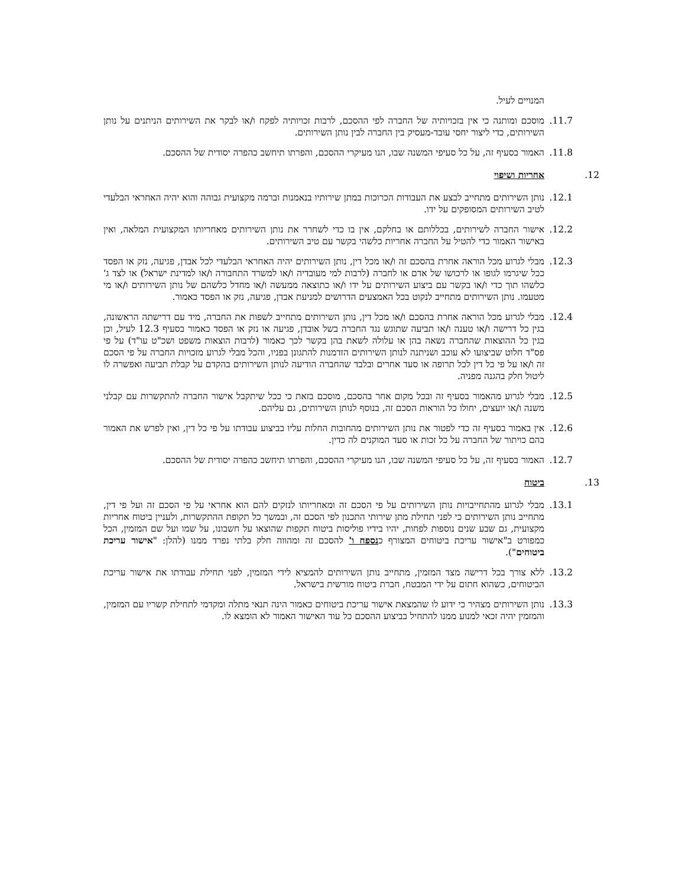המנויים לעיל.
11.7. מוסכם ומותנה כי אין בזכויותיה של החברה לפי ההסכם, לרבות זכויותיה לפקח ו/או לבקר את השירותים הניתנים על נותן השירותים, כדי ליצור יחסי עובד-מעסיק בין החברה לבין נותן השירותים.
11.8. האמור בסעיף זה, על כל סעיפי המשנה שבו, הנו מעיקרי ההסכם, והפרתו תיחשב כהפרה יסודית של ההסכם.
12. אחריות ושיפוי
12.1. נותן השירותים מתחייב לבצע את העבודות הכרוכות במתן שירותיו בנאמנות וברמה מקצועית גבוהה והוא יהיה האחראי הבלעדי לטיב השירותים המסופקים על ידו.
12.2. אישור החברה לשירותים, בכללותם או בחלקם, אין בו כדי לשחרר את נותן השירותים מאחריותו המקצועית המלאה, ואין באישור האמור כדי להטיל על החברה אחריות כלשהי בקשר עם טיב השירותים.
12.3. מבלי לגרוע מכל הוראה אחרת בהסכם זה ו/או מכל דין, נותן השירותים יהיה האחראי הבלעדי לכל אבדן, פגיעה, נזק או הפסד ככל שיגרמו לגופו או לרכושו של אדם או לחברה (לרבות למי מעובדיה ו/או למשרד התחבורה ו/או למדינת ישראל) או לצד ג' כלשהו תוך כדי ו/או בקשר עם ביצוע השירותים על ידו ו/או כתוצאה ממעשה ו/או מחדל כלשהם של נותן השירותים ו/או מי מטעמו. נותן השירותים מתחייב לנקוט בכל האמצעים הדרושים למניעת אבדן, פגיעה, נזק או הפסד כאמור.
12.4. מבלי לגרוע מכל הוראה אחרת בהסכם ו/או מכל דין, נותן השירותים מתחייב לשפות את החברה, מיד עם דרישתה הראשונה, בגין כל דרישה ו/או טענה ו/או תביעה שתוגש נגד החברה בשל אובדן, פגיעה או נזק או הפסד כאמור בסעיף 12.3 לעיל, וכן בגין כל ההוצאות שהחברה נשאה בהן או עלולה לשאת בהן בקשר לכך כאמור (לרבות הוצאות משפט ושכ"ט עו"ד) על פי פס"ד חלוט שביצועו לא עוכב ושניתנה לנותן השירותים הזדמנות להתגונן בפניו, והכל מבלי לגרוע מזכויות החברה על פי הסכם זה ו/או על פי כל דין לכל תרופה או סעד אחרים ובלבד שהחברה הודיעה לנותן השירותים בהקדם על קבלת תביעה ואפשרה לו ליטול חלק בהגנה מפניה.
12.5. מבלי לגרוע מהאמור בסעיף זה ובכל מקום אחר בהסכם, מוסכם בזאת כי ככל שיתקבל אישור החברה להתקשרות עם קבלני משנה ו/או יועצים, יחולו כל הוראות הסכם זה, בנוסף לנותן השירותים, גם עליהם.
12.6. אין באמור בסעיף זה כדי לפטור את נותן השירותים מהחובות החלות עליו בביצוע עבודתו על פי כל דין, ואין לפרש את האמור בהם כויתור של החברה על כל זכות או סעד המוקנים לה כדין.
12.7. האמור בסעיף זה, על כל סעיפי המשנה שבו, הנו מעיקרי ההסכם, והפרתו תיחשב כהפרה יסודית של ההסכם.
13. ביטוח
13.1. מבלי לגרוע מהתחייבויות נותן השירותים על פי הסכם זה ומאחריותו לנזקים להם הוא אחראי על פי הסכם זה ועל פי דין, מתחייב נותן השירותים כי לפני תחילת מתן שירותי התכנון לפי הסכם זה, ובמשך כל תקופת ההתקשרות, ולעניין ביטוח אחריות מקצועית, גם שבע שנים נוספות לפחות, יהיו בידיו פוליסות ביטוח תקפות שהוצאו על חשבונו, על שמו ועל שם המזמין, הכל כמפורט ב"אישור עריכת ביטוחים המצורף כנספח ו' להסכם זה ומהווה חלק בלתי נפרד ממנו (להלן: "אישור עריכת ביטוחים").
13.2. ללא צורך בכל דרישה מצד המזמין, מתחייב נותן השירותים להמציא לידי המזמין, לפני תחילת עבודתו את אישור עריכת הביטוחים, כשהוא חתום על ידי המבטח, חברת ביטוח מורשית בישראל.
13.3. נותן השירותים מצהיר כי ידוע לו שהמצאת אישור עריכת ביטוחים כאמור הינה תנאי מתלה ומקדמי לתחילת קשריו עם המזמין, והמזמין יהיה זכאי למנוע ממנו להתחיל בביצוע ההסכם כל עוד האישור האמור לא הומצא לו.